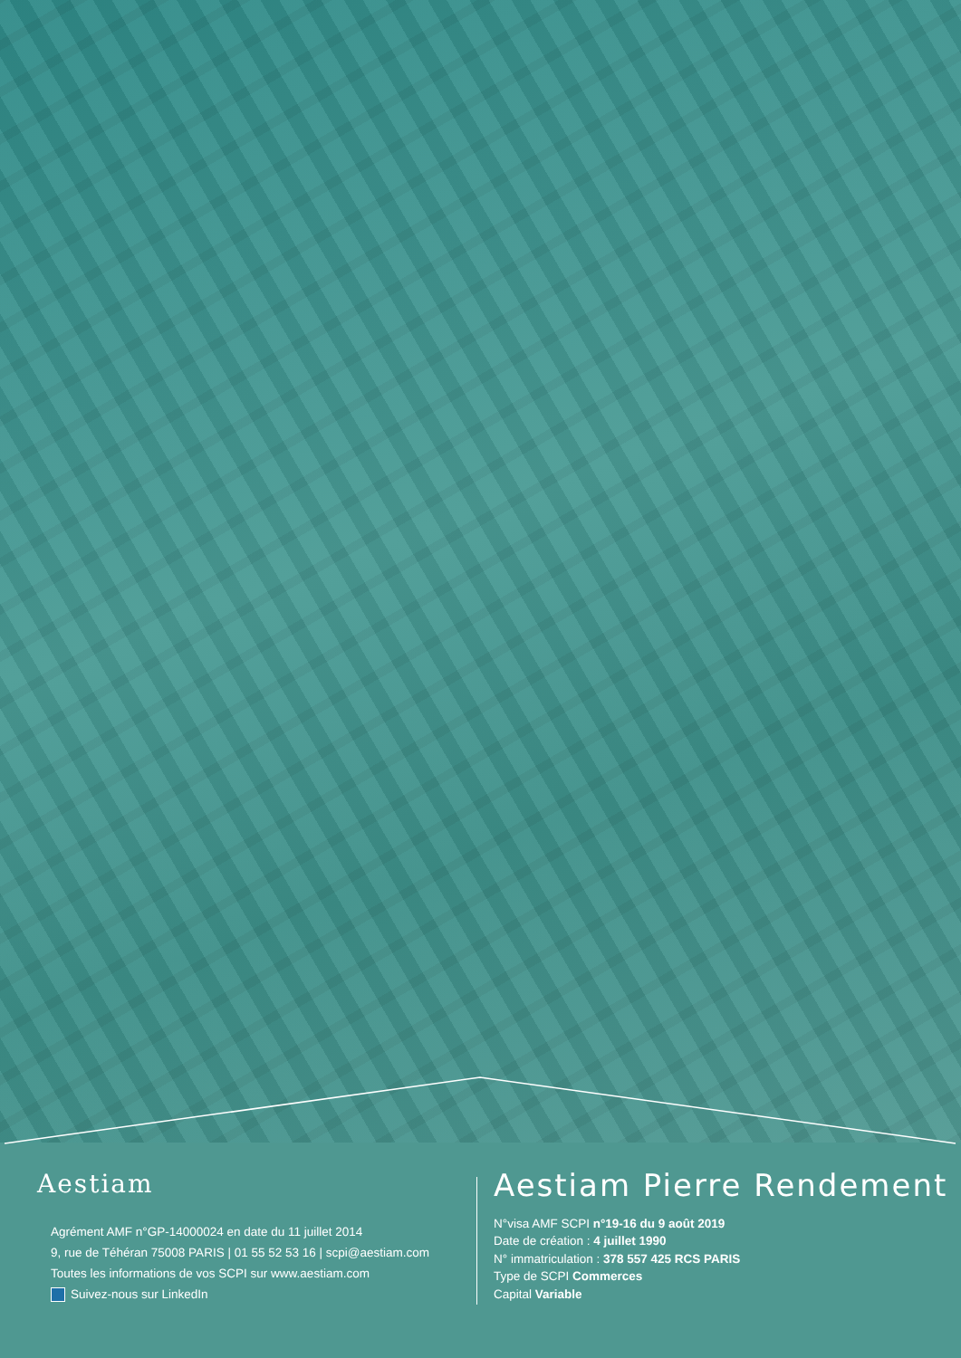Aestiam
Agrément AMF n°GP-14000024 en date du 11 juillet 2014
9, rue de Téhéran 75008 PARIS | 01 55 52 53 16 | scpi@aestiam.com
Toutes les informations de vos SCPI sur www.aestiam.com
Suivez-nous sur LinkedIn
Aestiam Pierre Rendement
N°visa AMF SCPI n°19-16 du 9 août 2019
Date de création : 4 juillet 1990
N° immatriculation : 378 557 425 RCS PARIS
Type de SCPI Commerces
Capital Variable